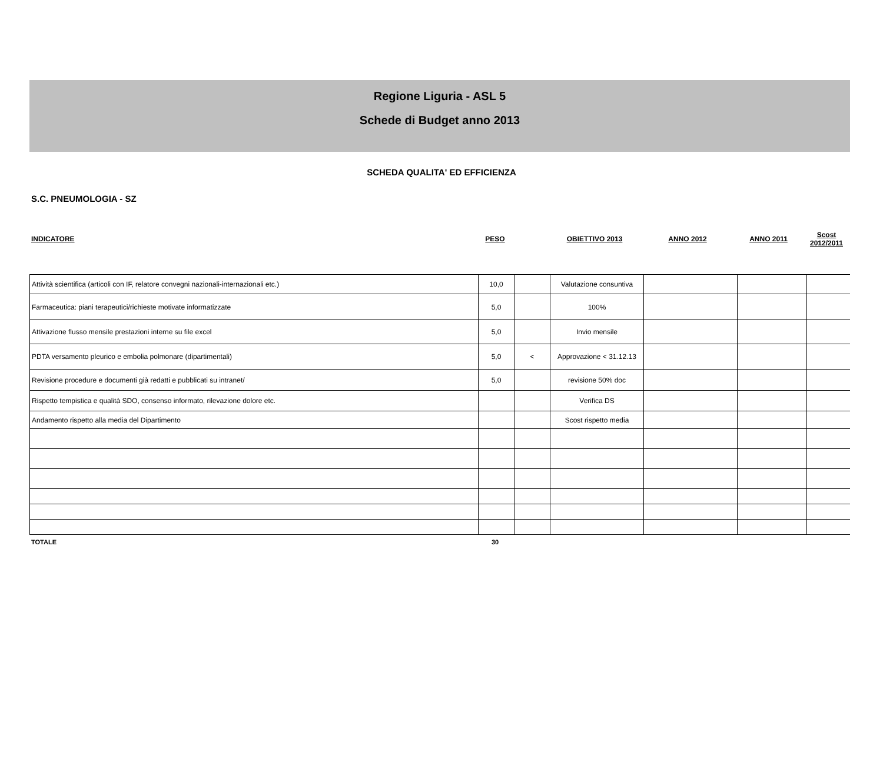Regione Liguria - ASL 5
Schede di Budget anno 2013
SCHEDA QUALITA' ED EFFICIENZA
S.C. PNEUMOLOGIA - SZ
| INDICATORE | PESO | | OBIETTIVO 2013 | ANNO 2012 | ANNO 2011 | Scost 2012/2011 |
| --- | --- | --- | --- | --- | --- | --- |
| Attività scientifica (articoli con IF, relatore convegni nazionali-internazionali etc.) | 10,0 | | Valutazione consuntiva | | | |
| Farmaceutica: piani terapeutici/richieste motivate informatizzate | 5,0 | | 100% | | | |
| Attivazione flusso mensile prestazioni interne su file excel | 5,0 | | Invio mensile | | | |
| PDTA versamento pleurico e embolia polmonare (dipartimentali) | 5,0 | < | Approvazione < 31.12.13 | | | |
| Revisione procedure e documenti già redatti e pubblicati su intranet/ | 5,0 | | revisione 50% doc | | | |
| Rispetto tempistica e qualità SDO, consenso informato, rilevazione dolore etc. | | | Verifica DS | | | |
| Andamento rispetto alla media del Dipartimento | | | Scost rispetto media | | | |
| TOTALE | 30 | |